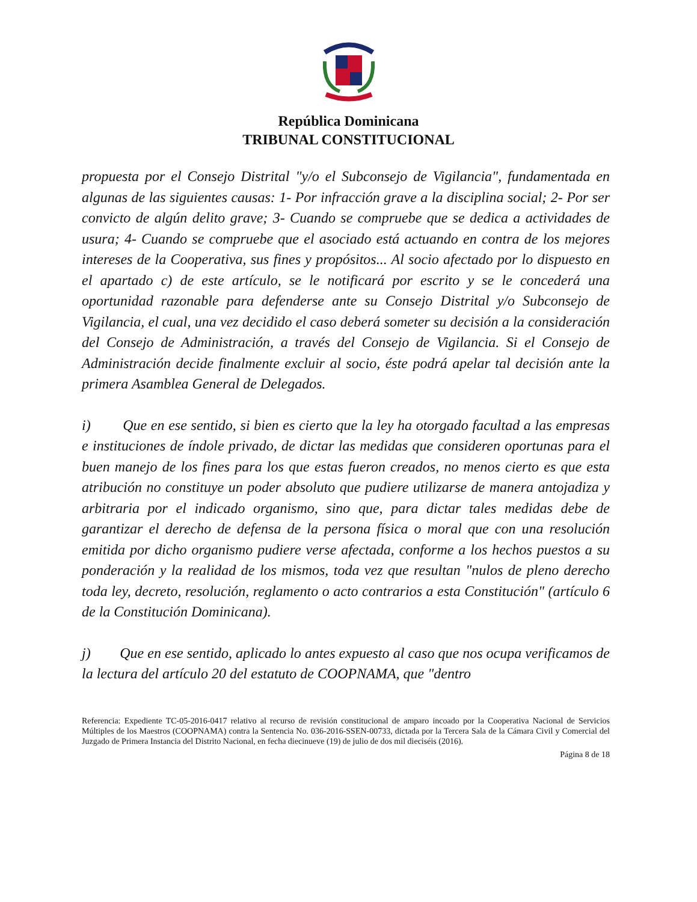República Dominicana
TRIBUNAL CONSTITUCIONAL
propuesta por el Consejo Distrital "y/o el Subconsejo de Vigilancia", fundamentada en algunas de las siguientes causas: 1- Por infracción grave a la disciplina social; 2- Por ser convicto de algún delito grave; 3- Cuando se compruebe que se dedica a actividades de usura; 4- Cuando se compruebe que el asociado está actuando en contra de los mejores intereses de la Cooperativa, sus fines y propósitos... Al socio afectado por lo dispuesto en el apartado c) de este artículo, se le notificará por escrito y se le concederá una oportunidad razonable para defenderse ante su Consejo Distrital y/o Subconsejo de Vigilancia, el cual, una vez decidido el caso deberá someter su decisión a la consideración del Consejo de Administración, a través del Consejo de Vigilancia. Si el Consejo de Administración decide finalmente excluir al socio, éste podrá apelar tal decisión ante la primera Asamblea General de Delegados.
i) Que en ese sentido, si bien es cierto que la ley ha otorgado facultad a las empresas e instituciones de índole privado, de dictar las medidas que consideren oportunas para el buen manejo de los fines para los que estas fueron creados, no menos cierto es que esta atribución no constituye un poder absoluto que pudiere utilizarse de manera antojadiza y arbitraria por el indicado organismo, sino que, para dictar tales medidas debe de garantizar el derecho de defensa de la persona física o moral que con una resolución emitida por dicho organismo pudiere verse afectada, conforme a los hechos puestos a su ponderación y la realidad de los mismos, toda vez que resultan "nulos de pleno derecho toda ley, decreto, resolución, reglamento o acto contrarios a esta Constitución" (artículo 6 de la Constitución Dominicana).
j) Que en ese sentido, aplicado lo antes expuesto al caso que nos ocupa verificamos de la lectura del artículo 20 del estatuto de COOPNAMA, que "dentro
Referencia: Expediente TC-05-2016-0417 relativo al recurso de revisión constitucional de amparo incoado por la Cooperativa Nacional de Servicios Múltiples de los Maestros (COOPNAMA) contra la Sentencia No. 036-2016-SSEN-00733, dictada por la Tercera Sala de la Cámara Civil y Comercial del Juzgado de Primera Instancia del Distrito Nacional, en fecha diecinueve (19) de julio de dos mil dieciséis (2016).
Página 8 de 18